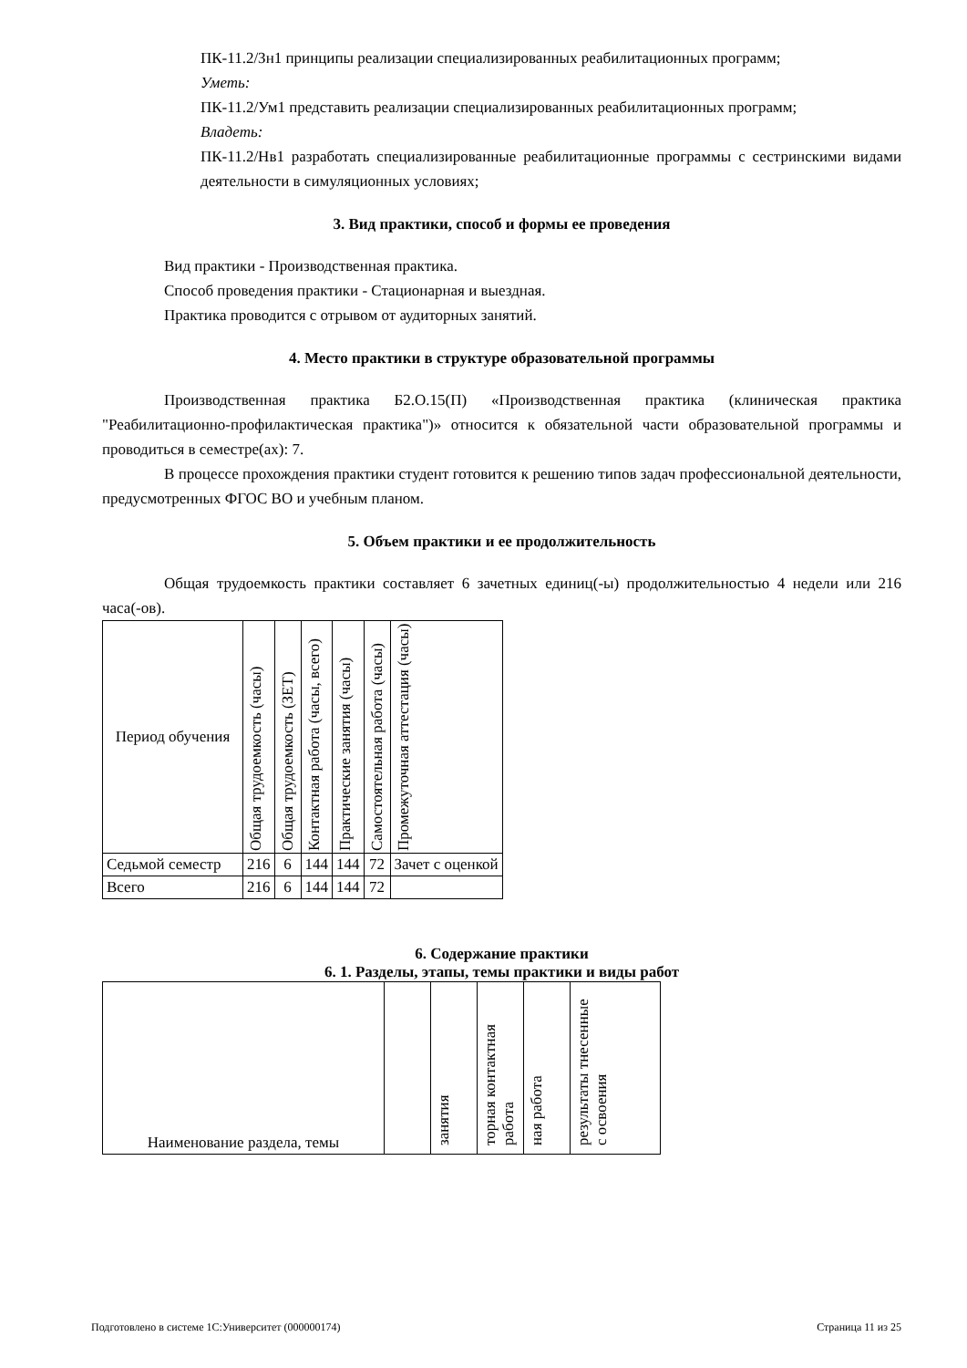ПК-11.2/Зн1 принципы реализации специализированных реабилитационных программ;
Уметь:
ПК-11.2/Ум1 представить реализации специализированных реабилитационных программ;
Владеть:
ПК-11.2/Нв1 разработать специализированные реабилитационные программы с сестринскими видами деятельности в симуляционных условиях;
3. Вид практики, способ и формы ее проведения
Вид практики - Производственная практика.
Способ проведения практики - Стационарная и выездная.
Практика проводится с отрывом от аудиторных занятий.
4. Место практики в структуре образовательной программы
Производственная практика Б2.О.15(П) «Производственная практика (клиническая практика "Реабилитационно-профилактическая практика")» относится к обязательной части образовательной программы и проводиться в семестре(ах): 7.
В процессе прохождения практики студент готовится к решению типов задач профессиональной деятельности, предусмотренных ФГОС ВО и учебным планом.
5. Объем практики и ее продолжительность
Общая трудоемкость практики составляет 6 зачетных единиц(-ы) продолжительностью 4 недели или 216 часа(-ов).
| Период обучения | Общая трудоемкость (часы) | Общая трудоемкость (ЗЕТ) | Контактная работа (часы, всего) | Практические занятия (часы) | Самостоятельная работа (часы) | Промежуточная аттестация (часы) |
| --- | --- | --- | --- | --- | --- | --- |
| Седьмой семестр | 216 | 6 | 144 | 144 | 72 | Зачет с оценкой |
| Всего | 216 | 6 | 144 | 144 | 72 | |
6. Содержание практики
6. 1. Разделы, этапы, темы практики и виды работ
| Наименование раздела, темы | | занятия | торная контактная работа | ная работа | результаты тнесенные с освоения |
| --- | --- | --- | --- | --- | --- |
Подготовлено в системе 1С:Университет (000000174) Страница 11 из 25